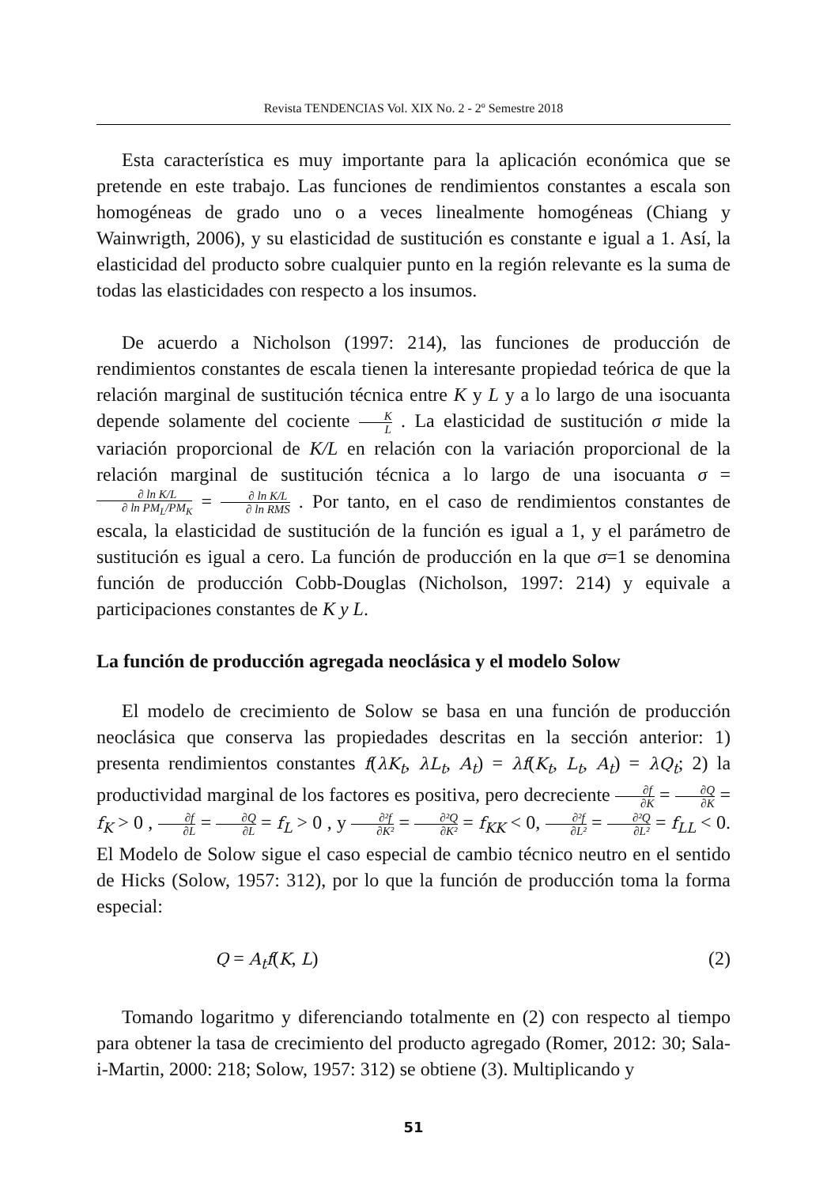Revista TENDENCIAS Vol. XIX No. 2 - 2º Semestre 2018
Esta característica es muy importante para la aplicación económica que se pretende en este trabajo. Las funciones de rendimientos constantes a escala son homogéneas de grado uno o a veces linealmente homogéneas (Chiang y Wainwrigth, 2006), y su elasticidad de sustitución es constante e igual a 1. Así, la elasticidad del producto sobre cualquier punto en la región relevante es la suma de todas las elasticidades con respecto a los insumos.
De acuerdo a Nicholson (1997: 214), las funciones de producción de rendimientos constantes de escala tienen la interesante propiedad teórica de que la relación marginal de sustitución técnica entre K y L y a lo largo de una isocuanta depende solamente del cociente K L . La elasticidad de sustitución σ mide la variación proporcional de K/L en relación con la variación proporcional de la relación marginal de sustitución técnica a lo largo de una isocuanta σ = ∂ ln K/L ∂ ln PM<sub>L</sub>/PM<sub>K</sub> = ∂ ln K/L ∂ ln RMS . Por tanto, en el caso de rendimientos constantes de escala, la elasticidad de sustitución de la función es igual a 1, y el parámetro de sustitución es igual a cero. La función de producción en la que σ=1 se denomina función de producción Cobb-Douglas (Nicholson, 1997: 214) y equivale a participaciones constantes de K y L.
La función de producción agregada neoclásica y el modelo Solow
El modelo de crecimiento de Solow se basa en una función de producción neoclásica que conserva las propiedades descritas en la sección anterior: 1) presenta rendimientos constantes f(λK<sub>t</sub>, λL<sub>t</sub>, A<sub>t</sub>) = λf(K<sub>t</sub>, L<sub>t</sub>, A<sub>t</sub>) = λQ<sub>t</sub>; 2) la productividad marginal de los factores es positiva, pero decreciente ∂f ∂K = ∂Q ∂K = f<sub>K</sub> > 0 , ∂f ∂L = ∂Q ∂L = f<sub>L</sub> > 0 , y ∂²f ∂K² = ∂²Q ∂K² = f<sub>KK</sub> < 0, ∂²f ∂L² = ∂²Q ∂L² = f<sub>LL</sub> < 0. El Modelo de Solow sigue el caso especial de cambio técnico neutro en el sentido de Hicks (Solow, 1957: 312), por lo que la función de producción toma la forma especial:
Q = A<sub>t</sub>f(K, L) (2)
Tomando logaritmo y diferenciando totalmente en (2) con respecto al tiempo para obtener la tasa de crecimiento del producto agregado (Romer, 2012: 30; Sala-i-Martin, 2000: 218; Solow, 1957: 312) se obtiene (3). Multiplicando y
51